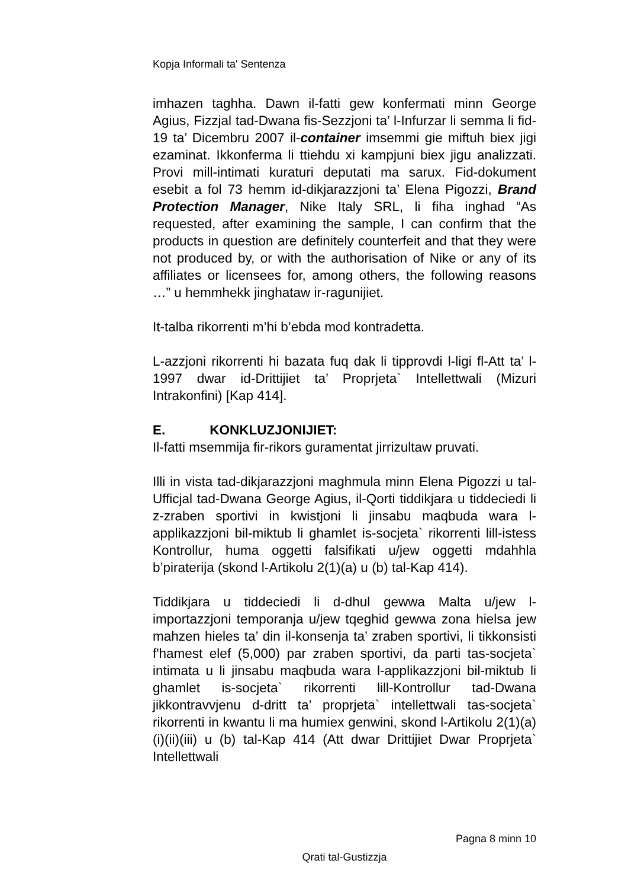Kopja Informali ta' Sentenza
imhazen taghha. Dawn il-fatti gew konfermati minn George Agius, Fizzjal tad-Dwana fis-Sezzjoni ta’ l-Infurzar li semma li fid-19 ta’ Dicembru 2007 il-container imsemmi gie miftuh biex jigi ezaminat. Ikkonferma li ttiehdu xi kampjuni biex jigu analizzati. Provi mill-intimati kuraturi deputati ma sarux. Fid-dokument esebit a fol 73 hemm id-dikjarazzjoni ta’ Elena Pigozzi, Brand Protection Manager, Nike Italy SRL, li fiha inghad “As requested, after examining the sample, I can confirm that the products in question are definitely counterfeit and that they were not produced by, or with the authorisation of Nike or any of its affiliates or licensees for, among others, the following reasons …” u hemmhekk jinghataw ir-ragunijiet.
It-talba rikorrenti m’hi b’ebda mod kontradetta.
L-azzjoni rikorrenti hi bazata fuq dak li tipprovdi l-ligi fl-Att ta’ l-1997 dwar id-Drittijiet ta’ Proprjeta` Intellettwali (Mizuri Intrakonfini) [Kap 414].
E. KONKLUZJONIJIET:
Il-fatti msemmija fir-rikors guramentat jirrizultaw pruvati.
Illi in vista tad-dikjarazzjoni maghmula minn Elena Pigozzi u tal-Ufficjal tad-Dwana George Agius, il-Qorti tiddikjara u tiddeciedi li z-zraben sportivi in kwistjoni li jinsabu maqbuda wara l-applikazzjoni bil-miktub li ghamlet is-socjeta` rikorrenti lill-istess Kontrollur, huma oggetti falsifikati u/jew oggetti mdahhla b’piraterija (skond l-Artikolu 2(1)(a) u (b) tal-Kap 414).
Tiddikjara u tiddeciedi li d-dhul gewwa Malta u/jew l-importazzjoni temporanja u/jew tqeghid gewwa zona hielsa jew mahzen hieles ta’ din il-konsenja ta’ zraben sportivi, li tikkonsisti f'hamest elef (5,000) par zraben sportivi, da parti tas-socjeta` intimata u li jinsabu maqbuda wara l-applikazzjoni bil-miktub li ghamlet is-socjeta` rikorrenti lill-Kontrollur tad-Dwana jikkontravvjenu d-dritt ta’ proprjeta` intellettwali tas-socjeta` rikorrenti in kwantu li ma humiex genwini, skond l-Artikolu 2(1)(a)(i)(ii)(iii) u (b) tal-Kap 414 (Att dwar Drittijiet Dwar Proprjeta` Intellettwali
Pagna 8 minn 10
Qrati tal-Gustizzja